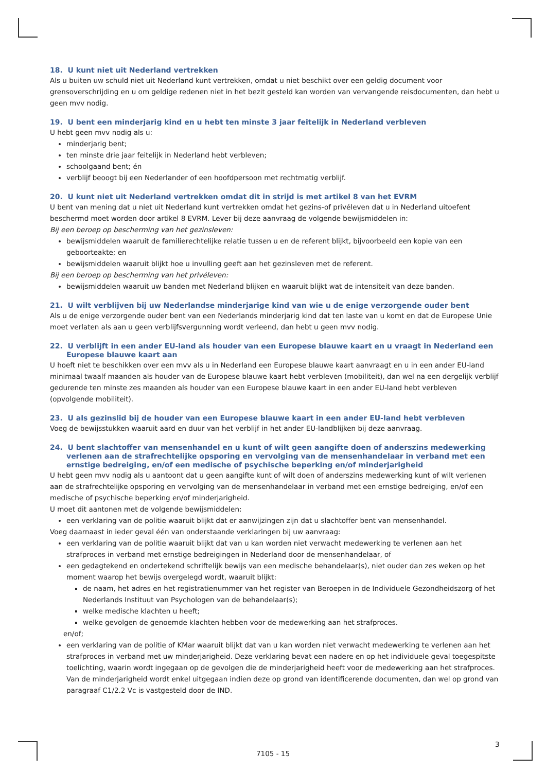18. U kunt niet uit Nederland vertrekken
Als u buiten uw schuld niet uit Nederland kunt vertrekken, omdat u niet beschikt over een geldig document voor grensoverschrijding en u om geldige redenen niet in het bezit gesteld kan worden van vervangende reisdocumenten, dan hebt u geen mvv nodig.
19. U bent een minderjarig kind en u hebt ten minste 3 jaar feitelijk in Nederland verbleven
U hebt geen mvv nodig als u:
minderjarig bent;
ten minste drie jaar feitelijk in Nederland hebt verbleven;
schoolgaand bent; én
verblijf beoogt bij een Nederlander of een hoofdpersoon met rechtmatig verblijf.
20. U kunt niet uit Nederland vertrekken omdat dit in strijd is met artikel 8 van het EVRM
U bent van mening dat u niet uit Nederland kunt vertrekken omdat het gezins-of privéleven dat u in Nederland uitoefent beschermd moet worden door artikel 8 EVRM. Lever bij deze aanvraag de volgende bewijsmiddelen in:
Bij een beroep op bescherming van het gezinsleven:
bewijsmiddelen waaruit de familierechtelijke relatie tussen u en de referent blijkt, bijvoorbeeld een kopie van een geboorteakte; en
bewijsmiddelen waaruit blijkt hoe u invulling geeft aan het gezinsleven met de referent.
Bij een beroep op bescherming van het privéleven:
bewijsmiddelen waaruit uw banden met Nederland blijken en waaruit blijkt wat de intensiteit van deze banden.
21. U wilt verblijven bij uw Nederlandse minderjarige kind van wie u de enige verzorgende ouder bent
Als u de enige verzorgende ouder bent van een Nederlands minderjarig kind dat ten laste van u komt en dat de Europese Unie moet verlaten als aan u geen verblijfsvergunning wordt verleend, dan hebt u geen mvv nodig.
22. U verblijft in een ander EU-land als houder van een Europese blauwe kaart en u vraagt in Nederland een Europese blauwe kaart aan
U hoeft niet te beschikken over een mvv als u in Nederland een Europese blauwe kaart aanvraagt en u in een ander EU-land minimaal twaalf maanden als houder van de Europese blauwe kaart hebt verbleven (mobiliteit), dan wel na een dergelijk verblijf gedurende ten minste zes maanden als houder van een Europese blauwe kaart in een ander EU-land hebt verbleven (opvolgende mobiliteit).
23. U als gezinslid bij de houder van een Europese blauwe kaart in een ander EU-land hebt verbleven
Voeg de bewijsstukken waaruit aard en duur van het verblijf in het ander EU-landblijken bij deze aanvraag.
24. U bent slachtoffer van mensenhandel en u kunt of wilt geen aangifte doen of anderszins medewerking verlenen aan de strafrechtelijke opsporing en vervolging van de mensenhandelaar in verband met een ernstige bedreiging, en/of een medische of psychische beperking en/of minderjarigheid
U hebt geen mvv nodig als u aantoont dat u geen aangifte kunt of wilt doen of anderszins medewerking kunt of wilt verlenen aan de strafrechtelijke opsporing en vervolging van de mensenhandelaar in verband met een ernstige bedreiging, en/of een medische of psychische beperking en/of minderjarigheid.
U moet dit aantonen met de volgende bewijsmiddelen:
een verklaring van de politie waaruit blijkt dat er aanwijzingen zijn dat u slachtoffer bent van mensenhandel.
Voeg daarnaast in ieder geval één van onderstaande verklaringen bij uw aanvraag:
een verklaring van de politie waaruit blijkt dat van u kan worden niet verwacht medewerking te verlenen aan het strafproces in verband met ernstige bedreigingen in Nederland door de mensenhandelaar, of
een gedagtekend en ondertekend schriftelijk bewijs van een medische behandelaar(s), niet ouder dan zes weken op het moment waarop het bewijs overgelegd wordt, waaruit blijkt:
de naam, het adres en het registratienummer van het register van Beroepen in de Individuele Gezondheidszorg of het Nederlands Instituut van Psychologen van de behandelaar(s);
welke medische klachten u heeft;
welke gevolgen de genoemde klachten hebben voor de medewerking aan het strafproces.
en/of;
een verklaring van de politie of KMar waaruit blijkt dat van u kan worden niet verwacht medewerking te verlenen aan het strafproces in verband met uw minderjarigheid. Deze verklaring bevat een nadere en op het individuele geval toegespitste toelichting, waarin wordt ingegaan op de gevolgen die de minderjarigheid heeft voor de medewerking aan het strafproces. Van de minderjarigheid wordt enkel uitgegaan indien deze op grond van identificerende documenten, dan wel op grond van paragraaf C1/2.2 Vc is vastgesteld door de IND.
3
7105 - 15